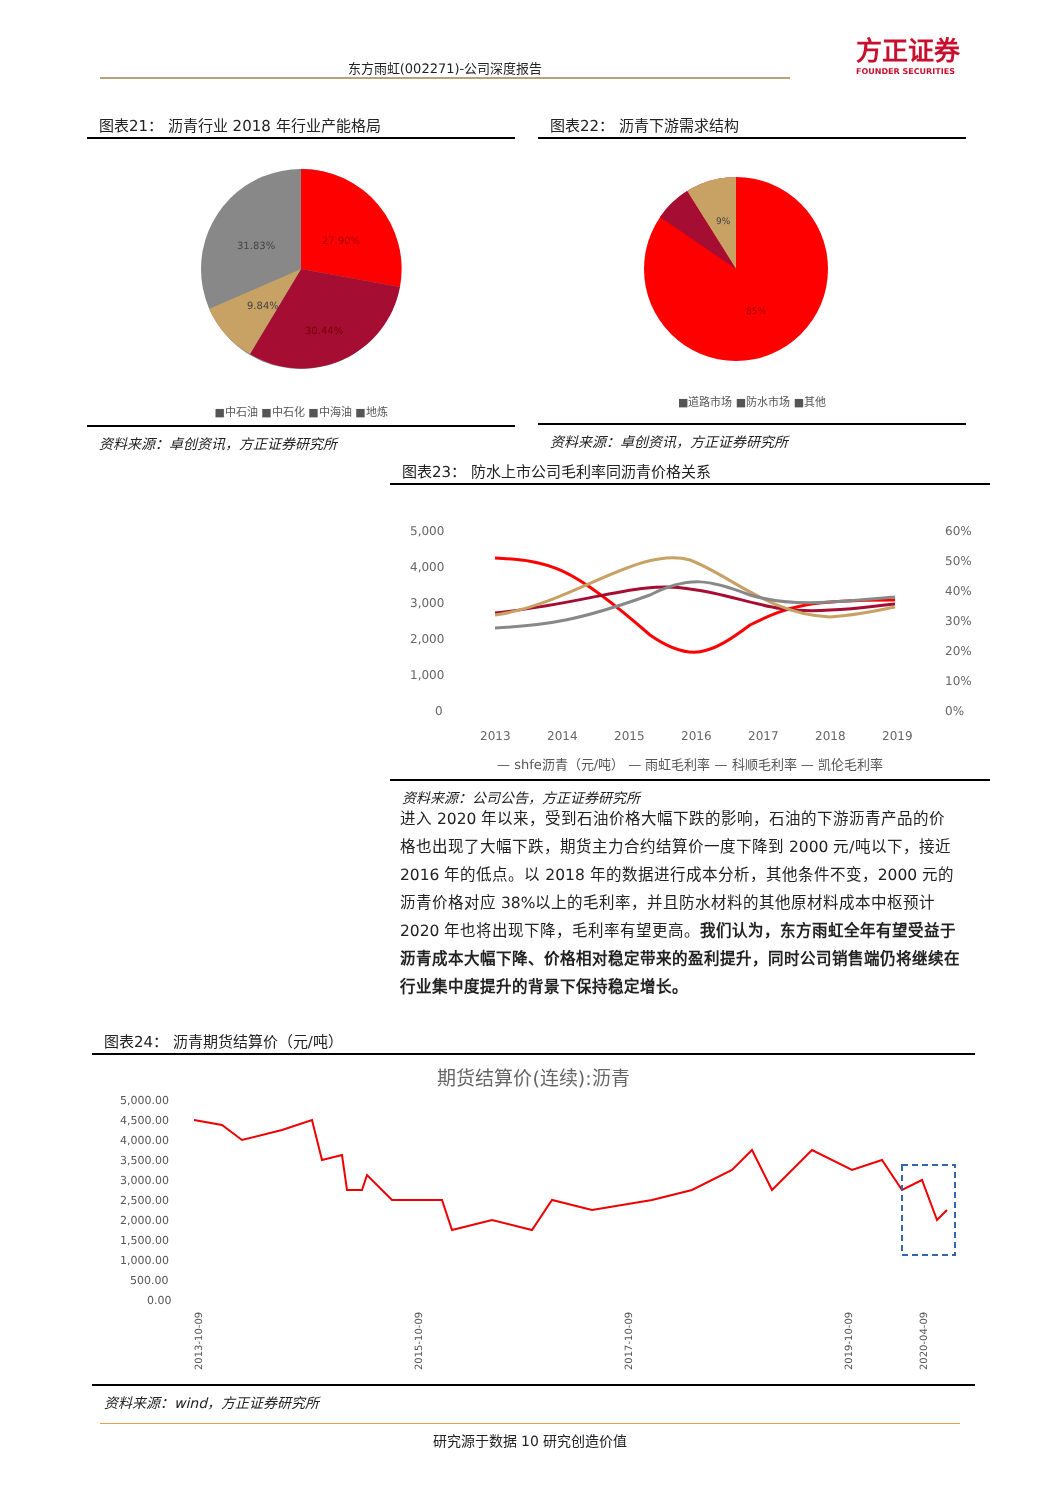东方雨虹(002271)-公司深度报告
方正证券
FOUNDER SECURITIES
图表21： 沥青行业 2018 年行业产能格局
31.83%
27.90%
9.84%
30.44%
■中石油 ■中石化 ■中海油 ■地炼
资料来源：卓创资讯，方正证券研究所
图表22： 沥青下游需求结构
9%
85%
■道路市场 ■防水市场 ■其他
资料来源：卓创资讯，方正证券研究所
图表23： 防水上市公司毛利率同沥青价格关系
5,000
4,000
3,000
2,000
1,000
0
60%
50%
40%
30%
20%
10%
0%
2013
2014
2015
2016
2017
2018
2019
— shfe沥青（元/吨） — 雨虹毛利率 — 科顺毛利率 — 凯伦毛利率
资料来源：公司公告，方正证券研究所
进入 2020 年以来，受到石油价格大幅下跌的影响，石油的下游沥青产品的价格也出现了大幅下跌，期货主力合约结算价一度下降到 2000 元/吨以下，接近 2016 年的低点。以 2018 年的数据进行成本分析，其他条件不变，2000 元的沥青价格对应 38%以上的毛利率，并且防水材料的其他原材料成本中枢预计 2020 年也将出现下降，毛利率有望更高。我们认为，东方雨虹全年有望受益于沥青成本大幅下降、价格相对稳定带来的盈利提升，同时公司销售端仍将继续在行业集中度提升的背景下保持稳定增长。
图表24： 沥青期货结算价（元/吨）
期货结算价(连续):沥青
5,000.00
4,500.00
4,000.00
3,500.00
3,000.00
2,500.00
2,000.00
1,500.00
1,000.00
500.00
0.00
2013-10-09
2015-10-09
2017-10-09
2019-10-09
2020-04-09
资料来源：wind，方正证券研究所
研究源于数据 10 研究创造价值